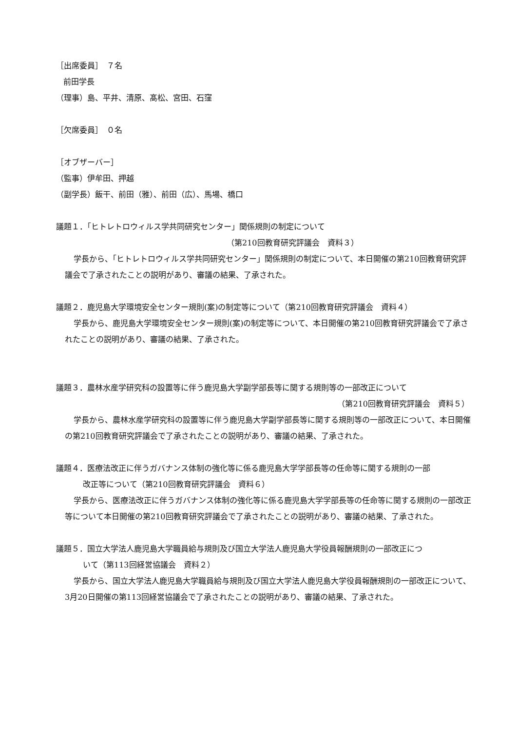［出席委員］　７名
前田学長
（理事）島、平井、清原、髙松、宮田、石窪
［欠席委員］　０名
［オブザーバー］
（監事）伊牟田、押越
（副学長）飯干、前田（雅）、前田（広）、馬場、橋口
議題１．「ヒトレトロウィルス学共同研究センター」関係規則の制定について
（第210回教育研究評議会　資料３）
学長から、「ヒトレトロウィルス学共同研究センター」関係規則の制定について、本日開催の第210回教育研究評議会で了承されたことの説明があり、審議の結果、了承された。
議題２．鹿児島大学環境安全センター規則(案)の制定等について（第210回教育研究評議会　資料４）
学長から、鹿児島大学環境安全センター規則(案)の制定等について、本日開催の第210回教育研究評議会で了承されたことの説明があり、審議の結果、了承された。
議題３．農林水産学研究科の設置等に伴う鹿児島大学副学部長等に関する規則等の一部改正について
（第210回教育研究評議会　資料５）
学長から、農林水産学研究科の設置等に伴う鹿児島大学副学部長等に関する規則等の一部改正について、本日開催の第210回教育研究評議会で了承されたことの説明があり、審議の結果、了承された。
議題４．医療法改正に伴うガバナンス体制の強化等に係る鹿児島大学学部長等の任命等に関する規則の一部
改正等について（第210回教育研究評議会　資料６）
学長から、医療法改正に伴うガバナンス体制の強化等に係る鹿児島大学学部長等の任命等に関する規則の一部改正等について本日開催の第210回教育研究評議会で了承されたことの説明があり、審議の結果、了承された。
議題５．国立大学法人鹿児島大学職員給与規則及び国立大学法人鹿児島大学役員報酬規則の一部改正につ
いて（第113回経営協議会　資料２）
学長から、国立大学法人鹿児島大学職員給与規則及び国立大学法人鹿児島大学役員報酬規則の一部改正について、3月20日開催の第113回経営協議会で了承されたことの説明があり、審議の結果、了承された。